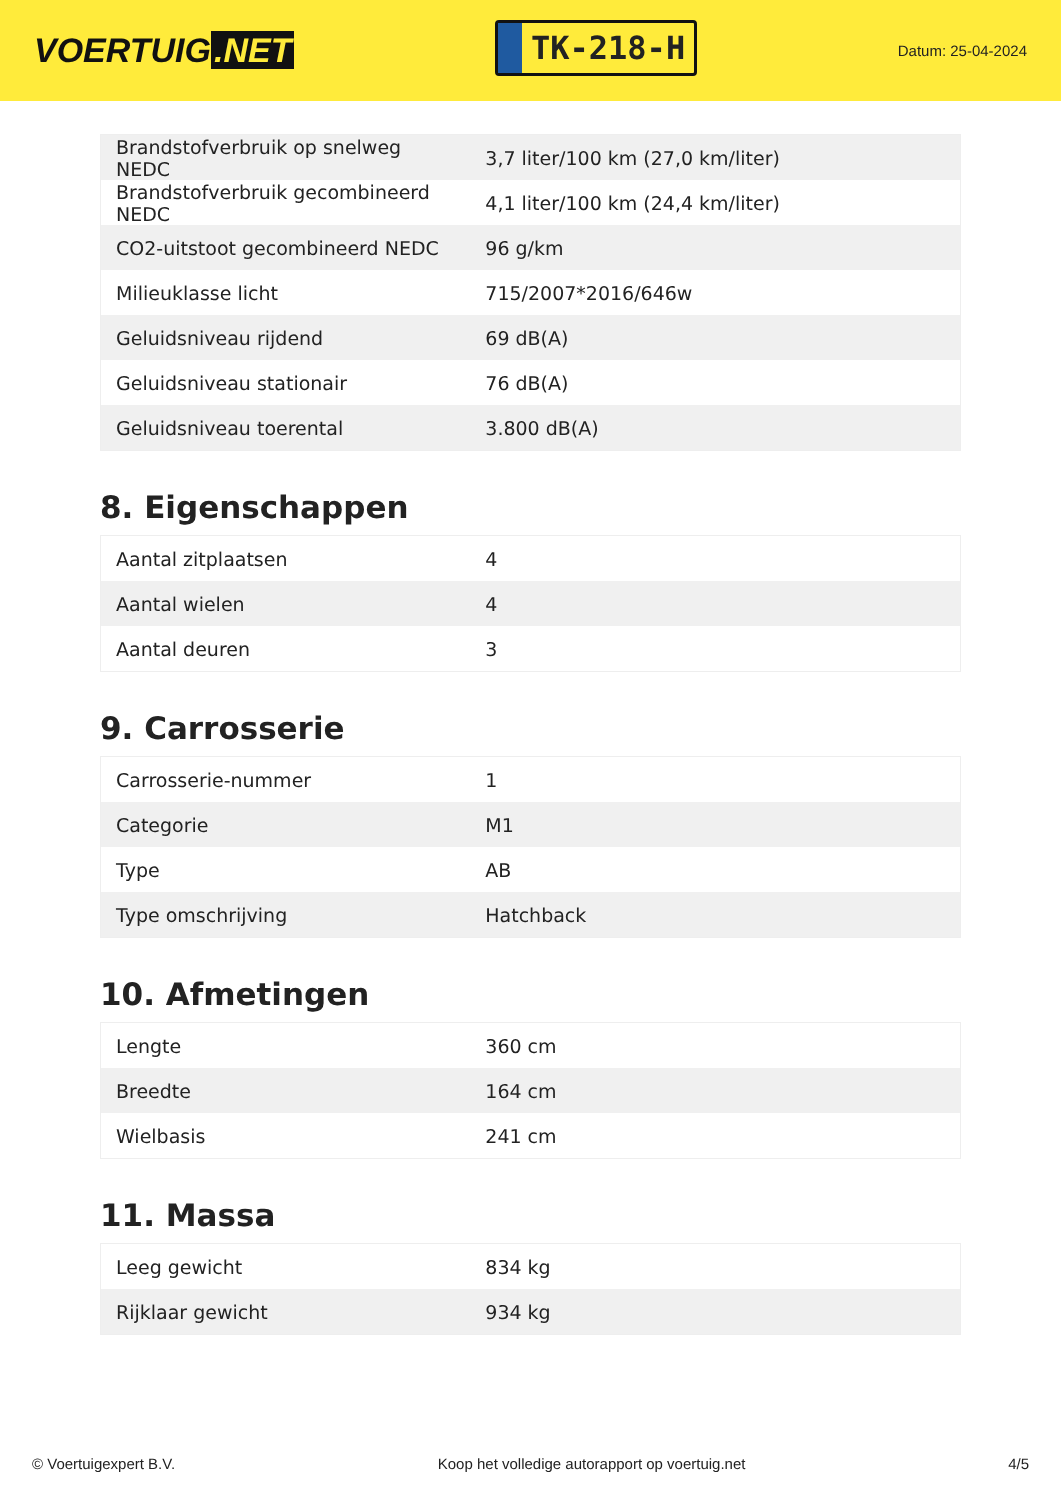VOERTUIG.NET
TK-218-H
Datum: 25-04-2024
| Brandstofverbruik op snelweg NEDC | 3,7 liter/100 km (27,0 km/liter) |
| Brandstofverbruik gecombineerd NEDC | 4,1 liter/100 km (24,4 km/liter) |
| CO2-uitstoot gecombineerd NEDC | 96 g/km |
| Milieuklasse licht | 715/2007*2016/646w |
| Geluidsniveau rijdend | 69 dB(A) |
| Geluidsniveau stationair | 76 dB(A) |
| Geluidsniveau toerental | 3.800 dB(A) |
8. Eigenschappen
| Aantal zitplaatsen | 4 |
| Aantal wielen | 4 |
| Aantal deuren | 3 |
9. Carrosserie
| Carrosserie-nummer | 1 |
| Categorie | M1 |
| Type | AB |
| Type omschrijving | Hatchback |
10. Afmetingen
| Lengte | 360 cm |
| Breedte | 164 cm |
| Wielbasis | 241 cm |
11. Massa
| Leeg gewicht | 834 kg |
| Rijklaar gewicht | 934 kg |
© Voertuigexpert B.V. Koop het volledige autorapport op voertuig.net 4/5